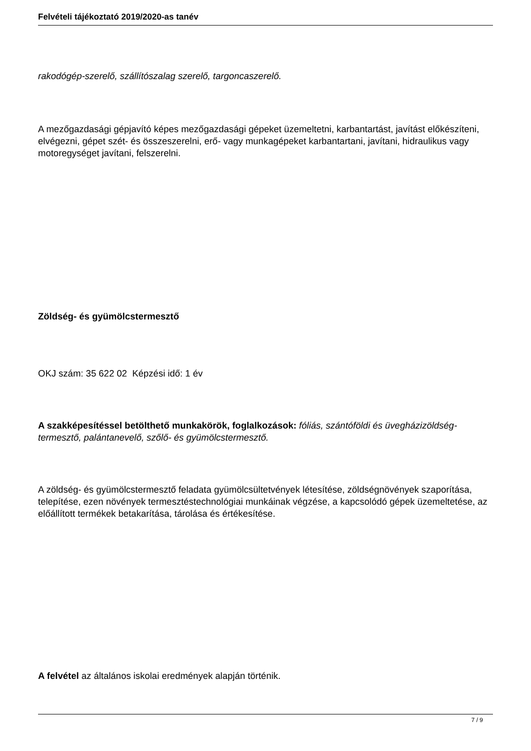Felvételi tájékoztató 2019/2020-as tanév
rakodógép-szerelő, szállítószalag szerelő, targoncaszerelő.
A mezőgazdasági gépjavító képes mezőgazdasági gépeket üzemeltetni, karbantartást, javítást előkészíteni, elvégezni, gépet szét- és összeszerelni, erő- vagy munkagépeket karbantartani, javítani, hidraulikus vagy motoregységet javítani, felszerelni.
Zöldség- és gyümölcstermesztő
OKJ szám: 35 622 02 Képzési idő: 1 év
A szakképesítéssel betölthető munkakörök, foglalkozások: fóliás, szántóföldi és üvegházizöldség-termesztő, palántanevelő, szőlő- és gyümölcstermesztő.
A zöldség- és gyümölcstermesztő feladata gyümölcsültetvények létesítése, zöldségnövények szaporítása, telepítése, ezen növények termesztéstechnológiai munkáinak végzése, a kapcsolódó gépek üzemeltetése, az előállított termékek betakarítása, tárolása és értékesítése.
A felvétel az általános iskolai eredmények alapján történik.
7 / 9